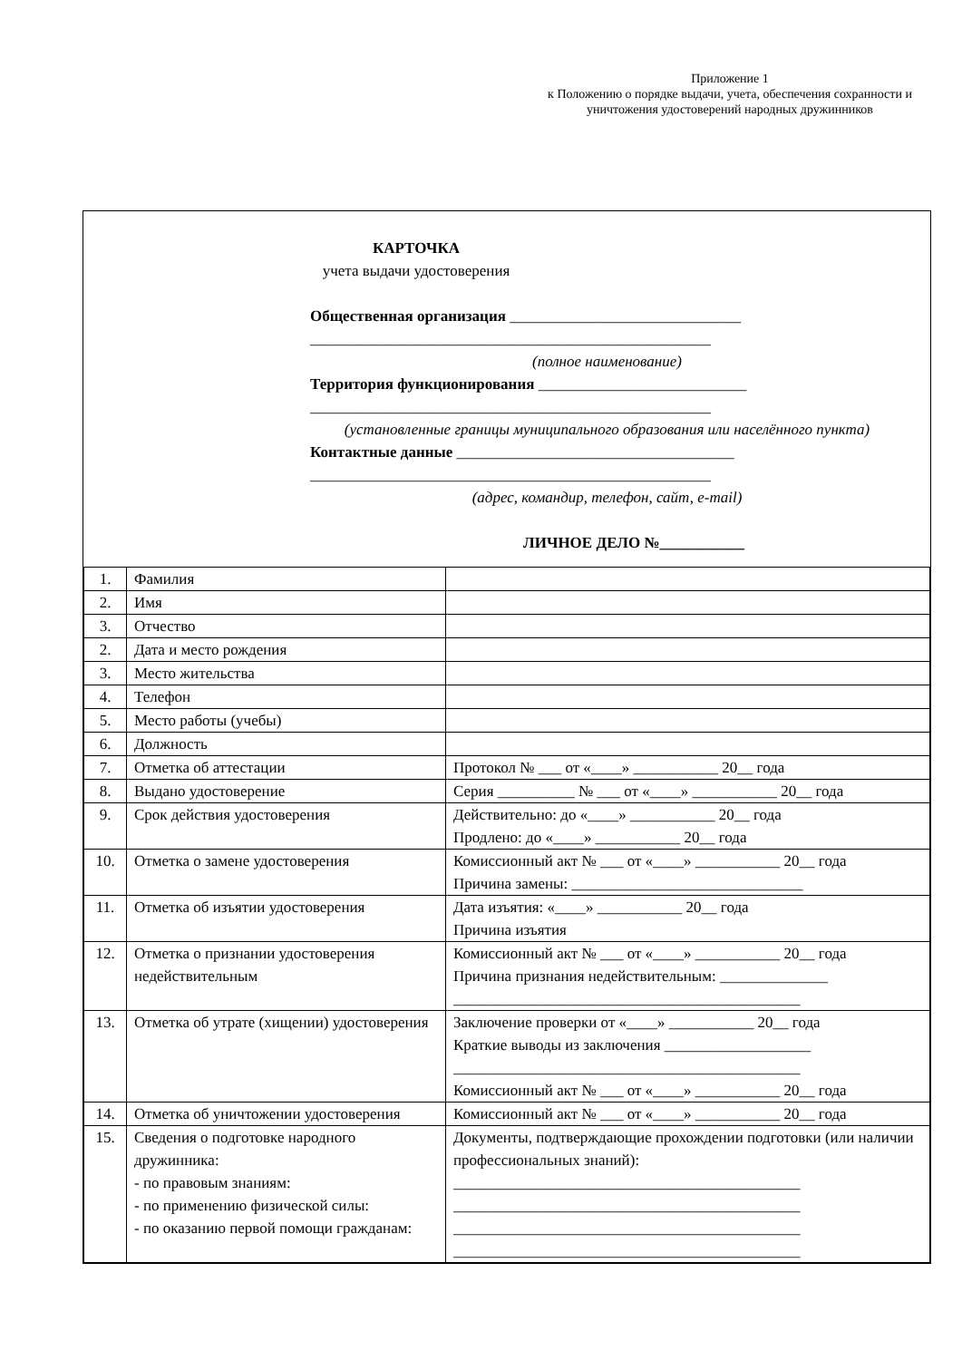Приложение 1
к Положению о порядке выдачи, учета, обеспечения сохранности и уничтожения удостоверений народных дружинников
КАРТОЧКА
учета выдачи удостоверения
Общественная организация ______________________________
____________________________________________________
(полное наименование)
Территория функционирования ___________________________
____________________________________________________
(установленные границы муниципального образования или населённого пункта)
Контактные данные ____________________________________
____________________________________________________
(адрес, командир, телефон, сайт, e-mail)
ЛИЧНОЕ ДЕЛО №___________
| 1. | Фамилия | |
| 2. | Имя | |
| 3. | Отчество | |
| 2. | Дата и место рождения | |
| 3. | Место жительства | |
| 4. | Телефон | |
| 5. | Место работы (учебы) | |
| 6. | Должность | |
| 7. | Отметка об аттестации | Протокол № ___ от «____» ___________ 20__ года |
| 8. | Выдано удостоверение | Серия __________ № ___ от «____» ___________ 20__ года |
| 9. | Срок действия удостоверения | Действительно: до «____» ___________ 20__ года Продлено: до «____» ___________ 20__ года |
| 10. | Отметка о замене удостоверения | Комиссионный акт № ___ от «____» ___________ 20__ года Причина замены: ______________________________ |
| 11. | Отметка об изъятии удостоверения | Дата изъятия: «____» ___________ 20__ года Причина изъятия |
| 12. | Отметка о признании удостоверения недействительным | Комиссионный акт № ___ от «____» ___________ 20__ года Причина признания недействительным: ______________ _____________________________________________ |
| 13. | Отметка об утрате (хищении) удостоверения | Заключение проверки от «____» ___________ 20__ года Краткие выводы из заключения ___________________ _____________________________________________ Комиссионный акт № ___ от «____» ___________ 20__ года |
| 14. | Отметка об уничтожении удостоверения | Комиссионный акт № ___ от «____» ___________ 20__ года |
| 15. | Сведения о подготовке народного дружинника: - по правовым знаниям: - по применению физической силы: - по оказанию первой помощи гражданам: | Документы, подтверждающие прохождении подготовки (или наличии профессиональных знаний): _____________________________________________ _____________________________________________ _____________________________________________ _____________________________________________ |